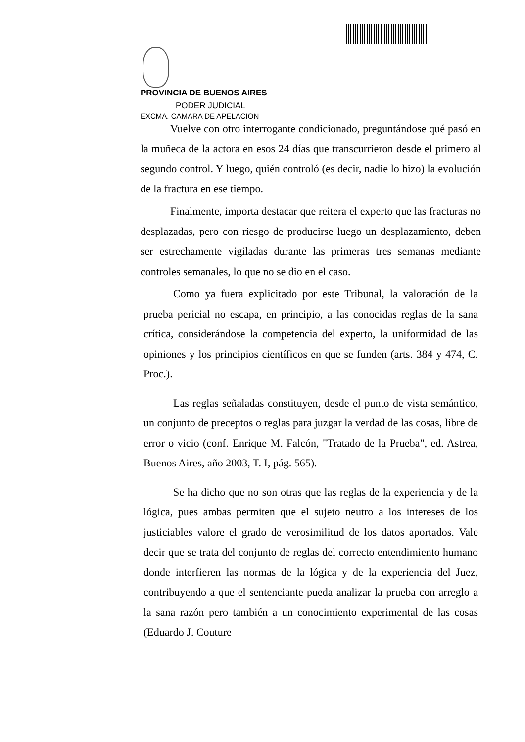PROVINCIA DE BUENOS AIRES
PODER JUDICIAL
EXCMA. CAMARA DE APELACION
Vuelve con otro interrogante condicionado, preguntándose qué pasó en la muñeca de la actora en esos 24 días que transcurrieron desde el primero al segundo control. Y luego, quién controló (es decir, nadie lo hizo) la evolución de la fractura en ese tiempo.
Finalmente, importa destacar que reitera el experto que las fracturas no desplazadas, pero con riesgo de producirse luego un desplazamiento, deben ser estrechamente vigiladas durante las primeras tres semanas mediante controles semanales, lo que no se dio en el caso.
Como ya fuera explicitado por este Tribunal, la valoración de la prueba pericial no escapa, en principio, a las conocidas reglas de la sana crítica, considerándose la competencia del experto, la uniformidad de las opiniones y los principios científicos en que se funden (arts. 384 y 474, C. Proc.).
Las reglas señaladas constituyen, desde el punto de vista semántico, un conjunto de preceptos o reglas para juzgar la verdad de las cosas, libre de error o vicio (conf. Enrique M. Falcón, "Tratado de la Prueba", ed. Astrea, Buenos Aires, año 2003, T. I, pág. 565).
Se ha dicho que no son otras que las reglas de la experiencia y de la lógica, pues ambas permiten que el sujeto neutro a los intereses de los justiciables valore el grado de verosimilitud de los datos aportados. Vale decir que se trata del conjunto de reglas del correcto entendimiento humano donde interfieren las normas de la lógica y de la experiencia del Juez, contribuyendo a que el sentenciante pueda analizar la prueba con arreglo a la sana razón pero también a un conocimiento experimental de las cosas (Eduardo J. Couture